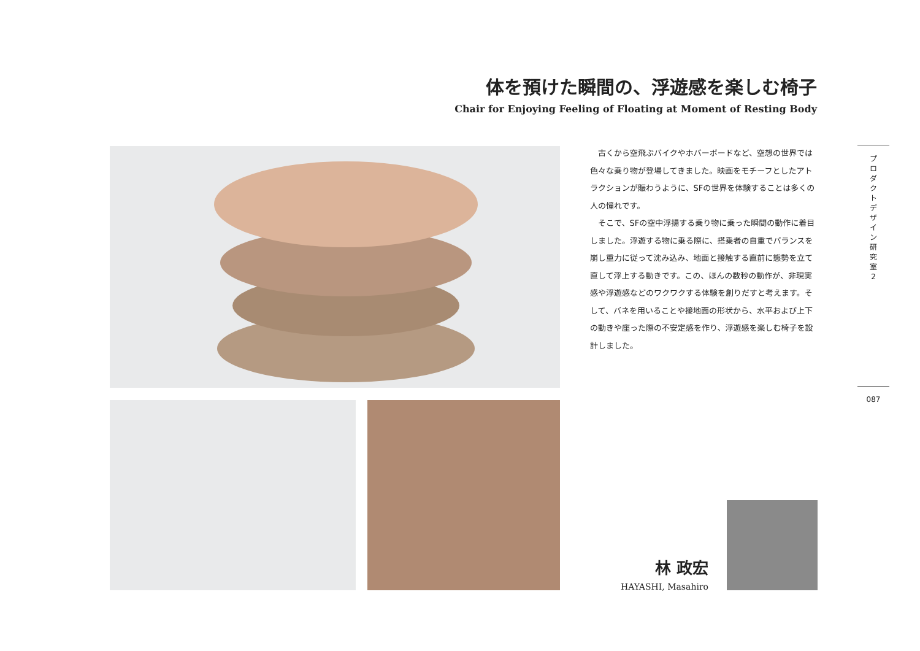体を預けた瞬間の、浮遊感を楽しむ椅子
Chair for Enjoying Feeling of Floating at Moment of Resting Body
古くから空飛ぶバイクやホバーボードなど、空想の世界では色々な乗り物が登場してきました。映画をモチーフとしたアトラクションが賑わうように、SFの世界を体験することは多くの人の憧れです。
そこで、SFの空中浮揚する乗り物に乗った瞬間の動作に着目しました。浮遊する物に乗る際に、搭乗者の自重でバランスを崩し重力に従って沈み込み、地面と接触する直前に態勢を立て直して浮上する動きです。この、ほんの数秒の動作が、非現実感や浮遊感などのワクワクする体験を創りだすと考えます。そして、バネを用いることや接地面の形状から、水平および上下の動きや座った際の不安定感を作り、浮遊感を楽しむ椅子を設計しました。
プ
ロ
ダ
ク
ト
デ
ザ
イ
ン
研
究
室
2
087
林 政宏
HAYASHI, Masahiro